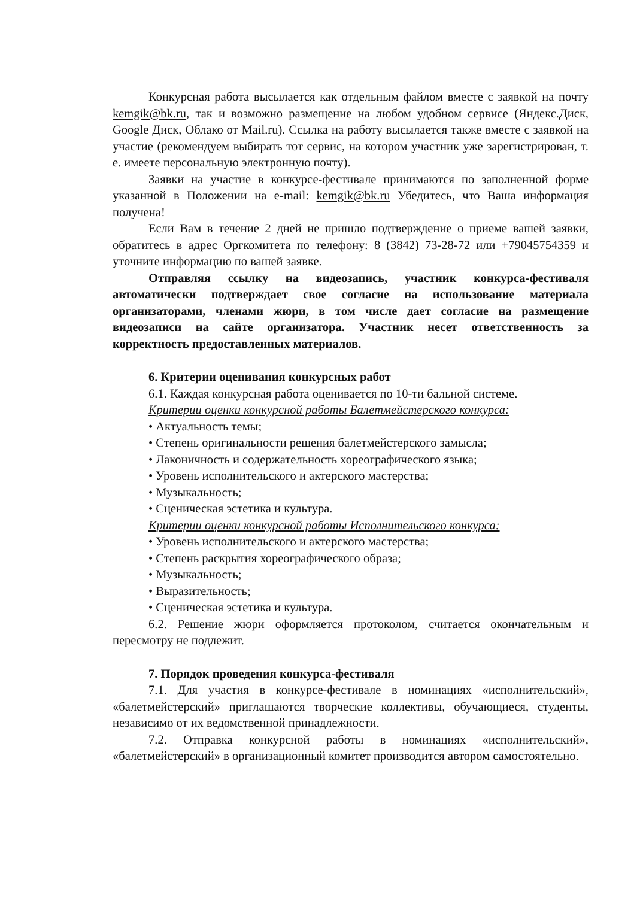Конкурсная работа высылается как отдельным файлом вместе с заявкой на почту kemgik@bk.ru, так и возможно размещение на любом удобном сервисе (Яндекс.Диск, Google Диск, Облако от Mail.ru). Ссылка на работу высылается также вместе с заявкой на участие (рекомендуем выбирать тот сервис, на котором участник уже зарегистрирован, т. е. имеете персональную электронную почту).
Заявки на участие в конкурсе-фестивале принимаются по заполненной форме указанной в Положении на e-mail: kemgik@bk.ru Убедитесь, что Ваша информация получена!
Если Вам в течение 2 дней не пришло подтверждение о приеме вашей заявки, обратитесь в адрес Оргкомитета по телефону: 8 (3842) 73-28-72 или +79045754359 и уточните информацию по вашей заявке.
Отправляя ссылку на видеозапись, участник конкурса-фестиваля автоматически подтверждает свое согласие на использование материала организаторами, членами жюри, в том числе дает согласие на размещение видеозаписи на сайте организатора. Участник несет ответственность за корректность предоставленных материалов.
6. Критерии оценивания конкурсных работ
6.1. Каждая конкурсная работа оценивается по 10-ти бальной системе.
Критерии оценки конкурсной работы Балетмейстерского конкурса:
• Актуальность темы;
• Степень оригинальности решения балетмейстерского замысла;
• Лаконичность и содержательность хореографического языка;
• Уровень исполнительского и актерского мастерства;
• Музыкальность;
• Сценическая эстетика и культура.
Критерии оценки конкурсной работы Исполнительского конкурса:
• Уровень исполнительского и актерского мастерства;
• Степень раскрытия хореографического образа;
• Музыкальность;
• Выразительность;
• Сценическая эстетика и культура.
6.2. Решение жюри оформляется протоколом, считается окончательным и пересмотру не подлежит.
7. Порядок проведения конкурса-фестиваля
7.1. Для участия в конкурсе-фестивале в номинациях «исполнительский», «балетмейстерский» приглашаются творческие коллективы, обучающиеся, студенты, независимо от их ведомственной принадлежности.
7.2. Отправка конкурсной работы в номинациях «исполнительский», «балетмейстерский» в организационный комитет производится автором самостоятельно.